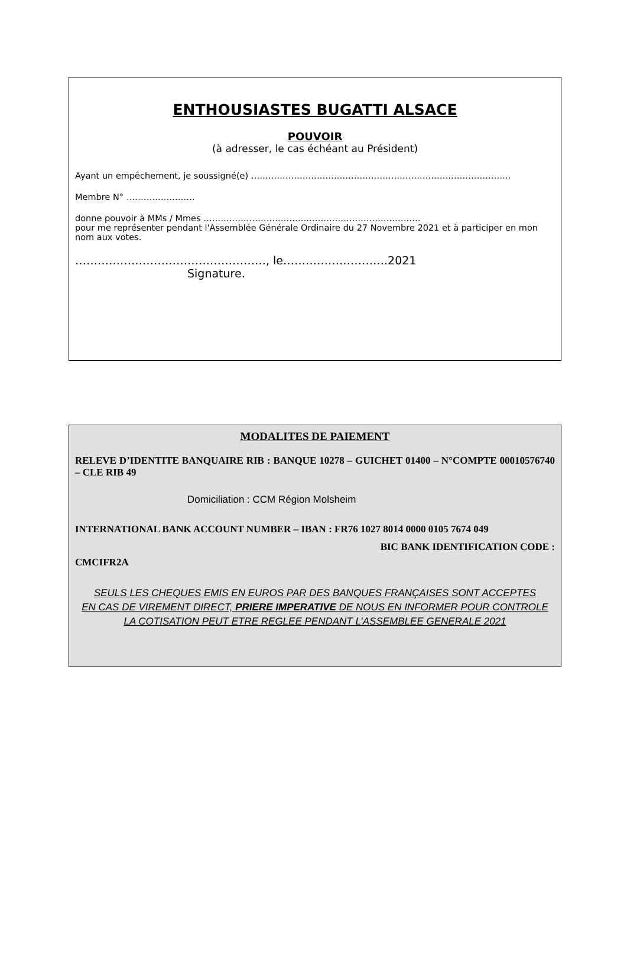ENTHOUSIASTES BUGATTI ALSACE
POUVOIR
(à adresser, le cas échéant au Président)
Ayant un empêchement, je soussigné(e) ……………………………………………………………………………….
Membre N° ……………………
donne pouvoir à MMs / Mmes ………………………………………………………………….
pour me représenter pendant l'Assemblée Générale Ordinaire du 27 Novembre 2021 et à participer en mon nom aux votes.
……………………………………………, le……………………….2021
Signature.
MODALITES DE PAIEMENT
RELEVE D’IDENTITE BANQUAIRE RIB : BANQUE 10278 – GUICHET 01400 – N°COMPTE 00010576740 – CLE RIB 49
Domiciliation : CCM Région Molsheim
INTERNATIONAL BANK ACCOUNT NUMBER – IBAN : FR76 1027 8014 0000 0105 7674 049
BIC BANK IDENTIFICATION CODE :
CMCIFR2A
SEULS LES CHEQUES EMIS EN EUROS PAR DES BANQUES FRANÇAISES SONT ACCEPTES
EN CAS DE VIREMENT DIRECT, PRIERE IMPERATIVE DE NOUS EN INFORMER POUR CONTROLE
LA COTISATION PEUT ETRE REGLEE PENDANT L’ASSEMBLEE GENERALE 2021